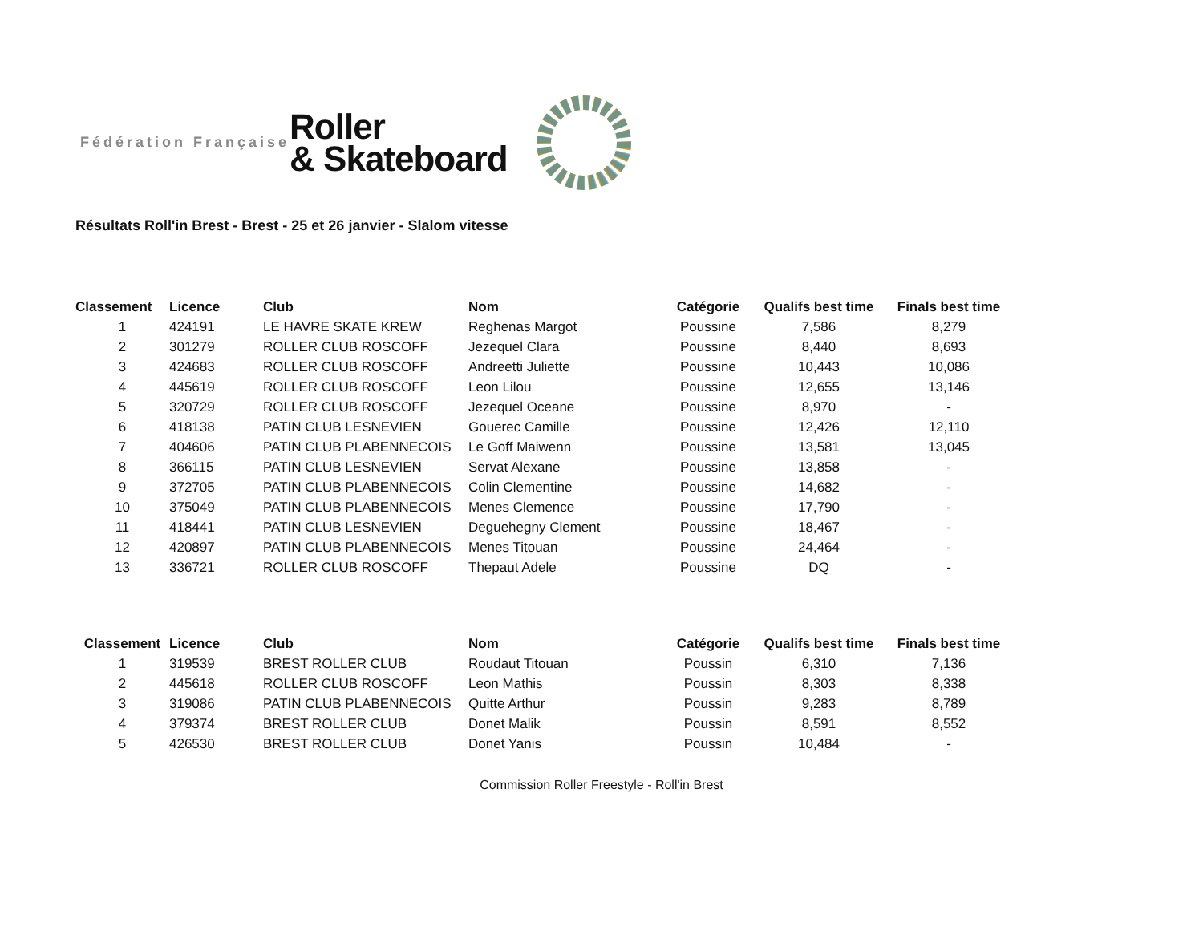Fédération Française
Roller
& Skateboard
Résultats Roll'in Brest - Brest - 25 et 26 janvier - Slalom vitesse
| Classement | Licence | Club | Nom | Catégorie | Qualifs best time | Finals best time |
| --- | --- | --- | --- | --- | --- | --- |
| 1 | 424191 | LE HAVRE SKATE KREW | Reghenas Margot | Poussine | 7,586 | 8,279 |
| 2 | 301279 | ROLLER CLUB ROSCOFF | Jezequel Clara | Poussine | 8,440 | 8,693 |
| 3 | 424683 | ROLLER CLUB ROSCOFF | Andreetti Juliette | Poussine | 10,443 | 10,086 |
| 4 | 445619 | ROLLER CLUB ROSCOFF | Leon Lilou | Poussine | 12,655 | 13,146 |
| 5 | 320729 | ROLLER CLUB ROSCOFF | Jezequel Oceane | Poussine | 8,970 | - |
| 6 | 418138 | PATIN CLUB LESNEVIEN | Gouerec Camille | Poussine | 12,426 | 12,110 |
| 7 | 404606 | PATIN CLUB PLABENNECOIS | Le Goff Maiwenn | Poussine | 13,581 | 13,045 |
| 8 | 366115 | PATIN CLUB LESNEVIEN | Servat Alexane | Poussine | 13,858 | - |
| 9 | 372705 | PATIN CLUB PLABENNECOIS | Colin Clementine | Poussine | 14,682 | - |
| 10 | 375049 | PATIN CLUB PLABENNECOIS | Menes Clemence | Poussine | 17,790 | - |
| 11 | 418441 | PATIN CLUB LESNEVIEN | Deguehegny Clement | Poussine | 18,467 | - |
| 12 | 420897 | PATIN CLUB PLABENNECOIS | Menes Titouan | Poussine | 24,464 | - |
| 13 | 336721 | ROLLER CLUB ROSCOFF | Thepaut Adele | Poussine | DQ | - |
| Classement | Licence | Club | Nom | Catégorie | Qualifs best time | Finals best time |
| --- | --- | --- | --- | --- | --- | --- |
| 1 | 319539 | BREST ROLLER CLUB | Roudaut Titouan | Poussin | 6,310 | 7,136 |
| 2 | 445618 | ROLLER CLUB ROSCOFF | Leon Mathis | Poussin | 8,303 | 8,338 |
| 3 | 319086 | PATIN CLUB PLABENNECOIS | Quitte Arthur | Poussin | 9,283 | 8,789 |
| 4 | 379374 | BREST ROLLER CLUB | Donet Malik | Poussin | 8,591 | 8,552 |
| 5 | 426530 | BREST ROLLER CLUB | Donet Yanis | Poussin | 10,484 | - |
Commission Roller Freestyle - Roll'in Brest